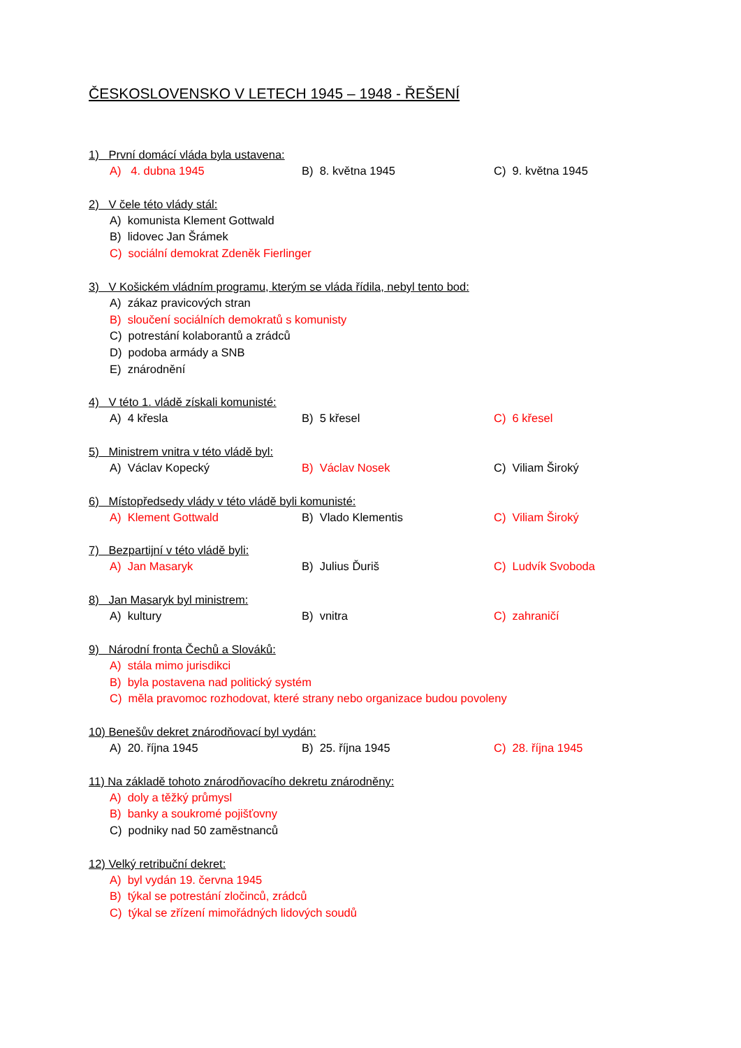ČESKOSLOVENSKO V LETECH 1945 – 1948 - ŘEŠENÍ
1) První domácí vláda byla ustavena:
A) 4. dubna 1945 B) 8. května 1945 C) 9. května 1945
2) V čele této vlády stál:
A) komunista Klement Gottwald
B) lidovec Jan Šrámek
C) sociální demokrat Zdeněk Fierlinger
3) V Košickém vládním programu, kterým se vláda řídila, nebyl tento bod:
A) zákaz pravicových stran
B) sloučení sociálních demokratů s komunisty
C) potrestání kolaborantů a zrádců
D) podoba armády a SNB
E) znárodnění
4) V této 1. vládě získali komunisté:
A) 4 křesla B) 5 křesel C) 6 křesel
5) Ministrem vnitra v této vládě byl:
A) Václav Kopecký B) Václav Nosek C) Viliam Široký
6) Místopředsedy vlády v této vládě byli komunisté:
A) Klement Gottwald B) Vlado Klementis C) Viliam Široký
7) Bezpartijní v této vládě byli:
A) Jan Masaryk B) Julius Ďuriš C) Ludvík Svoboda
8) Jan Masaryk byl ministrem:
A) kultury B) vnitra C) zahraničí
9) Národní fronta Čechů a Slováků:
A) stála mimo jurisdikci
B) byla postavena nad politický systém
C) měla pravomoc rozhodovat, které strany nebo organizace budou povoleny
10) Benešův dekret znárodňovací byl vydán:
A) 20. října 1945 B) 25. října 1945 C) 28. října 1945
11) Na základě tohoto znárodňovacího dekretu znárodněny:
A) doly a těžký průmysl
B) banky a soukromé pojišťovny
C) podniky nad 50 zaměstnanců
12) Velký retribuční dekret:
A) byl vydán 19. června 1945
B) týkal se potrestání zločinců, zrádců
C) týkal se zřízení mimořádných lidových soudů